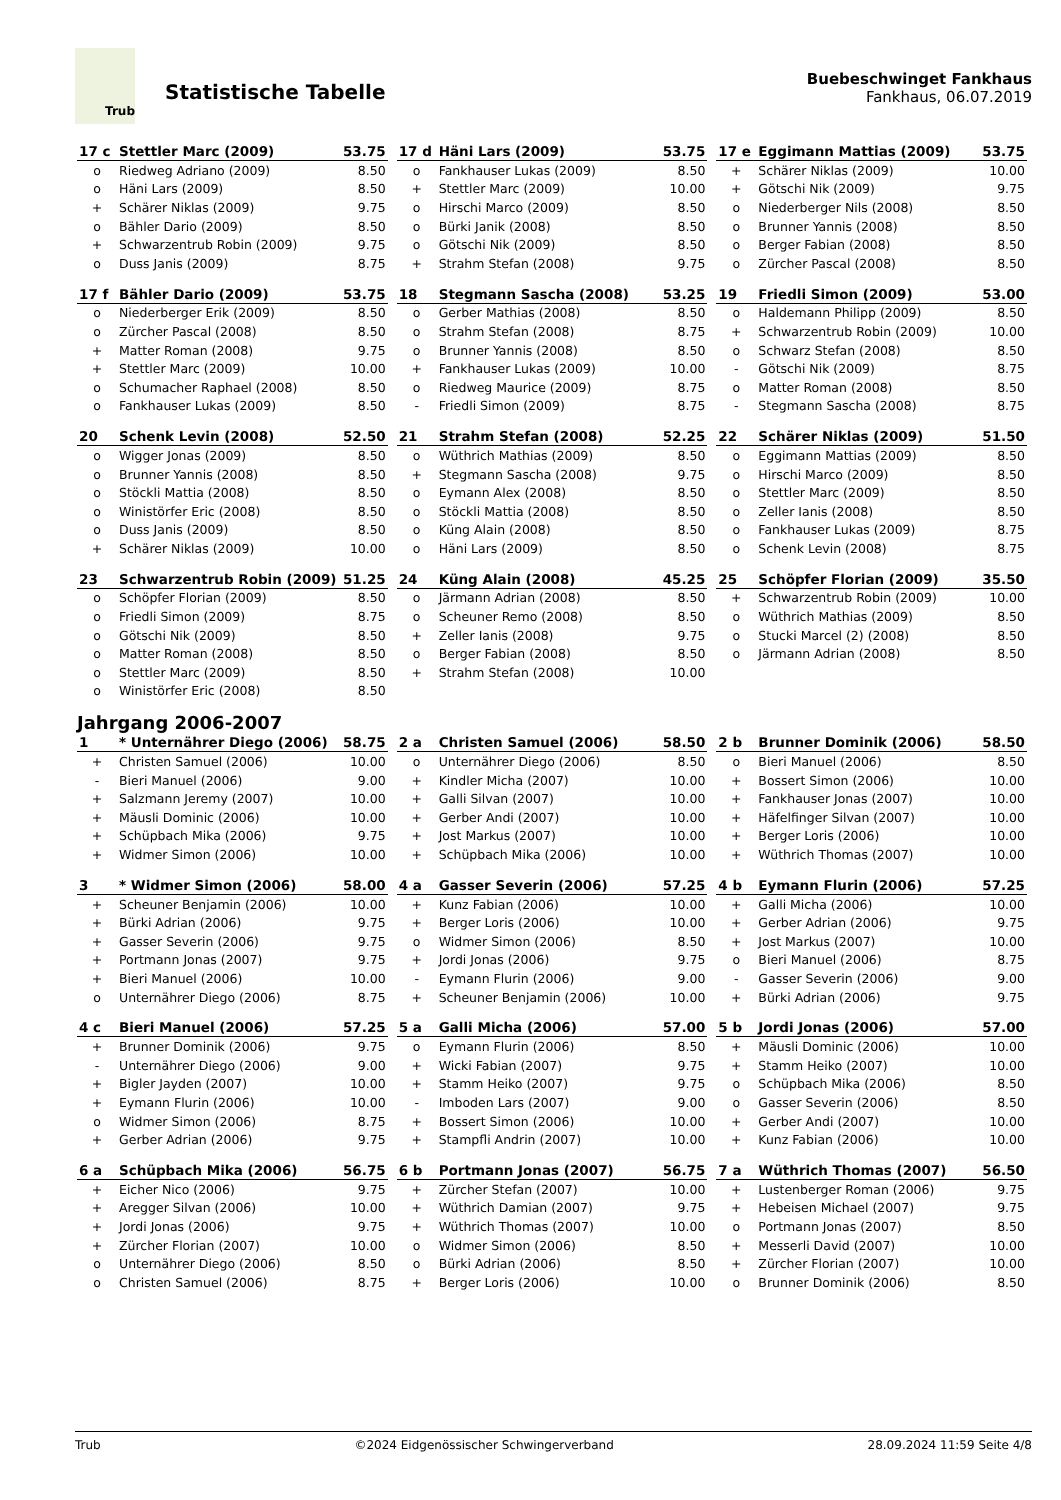Trub
Statistische Tabelle
Buebeschwinget Fankhaus
Fankhaus, 06.07.2019
| 17 c | Stettler Marc (2009) | 53.75 |
| --- | --- | --- |
| o | Riedweg Adriano (2009) | 8.50 |
| o | Häni Lars (2009) | 8.50 |
| + | Schärer Niklas (2009) | 9.75 |
| o | Bähler Dario (2009) | 8.50 |
| + | Schwarzentrub Robin (2009) | 9.75 |
| o | Duss Janis (2009) | 8.75 |
| 17 d | Häni Lars (2009) | 53.75 |
| --- | --- | --- |
| o | Fankhauser Lukas (2009) | 8.50 |
| + | Stettler Marc (2009) | 10.00 |
| o | Hirschi Marco (2009) | 8.50 |
| o | Bürki Janik (2008) | 8.50 |
| o | Götschi Nik (2009) | 8.50 |
| + | Strahm Stefan (2008) | 9.75 |
| 17 e | Eggimann Mattias (2009) | 53.75 |
| --- | --- | --- |
| + | Schärer Niklas (2009) | 10.00 |
| + | Götschi Nik (2009) | 9.75 |
| o | Niederberger Nils (2008) | 8.50 |
| o | Brunner Yannis (2008) | 8.50 |
| o | Berger Fabian (2008) | 8.50 |
| o | Zürcher Pascal (2008) | 8.50 |
| 17 f | Bähler Dario (2009) | 53.75 |
| --- | --- | --- |
| o | Niederberger Erik (2009) | 8.50 |
| o | Zürcher Pascal (2008) | 8.50 |
| + | Matter Roman (2008) | 9.75 |
| + | Stettler Marc (2009) | 10.00 |
| o | Schumacher Raphael (2008) | 8.50 |
| o | Fankhauser Lukas (2009) | 8.50 |
| 18 | Stegmann Sascha (2008) | 53.25 |
| --- | --- | --- |
| o | Gerber Mathias (2008) | 8.50 |
| o | Strahm Stefan (2008) | 8.75 |
| o | Brunner Yannis (2008) | 8.50 |
| + | Fankhauser Lukas (2009) | 10.00 |
| o | Riedweg Maurice (2009) | 8.75 |
| - | Friedli Simon (2009) | 8.75 |
| 19 | Friedli Simon (2009) | 53.00 |
| --- | --- | --- |
| o | Haldemann Philipp (2009) | 8.50 |
| + | Schwarzentrub Robin (2009) | 10.00 |
| o | Schwarz Stefan (2008) | 8.50 |
| - | Götschi Nik (2009) | 8.75 |
| o | Matter Roman (2008) | 8.50 |
| - | Stegmann Sascha (2008) | 8.75 |
| 20 | Schenk Levin (2008) | 52.50 |
| --- | --- | --- |
| o | Wigger Jonas (2009) | 8.50 |
| o | Brunner Yannis (2008) | 8.50 |
| o | Stöckli Mattia (2008) | 8.50 |
| o | Winistörfer Eric (2008) | 8.50 |
| o | Duss Janis (2009) | 8.50 |
| + | Schärer Niklas (2009) | 10.00 |
| 21 | Strahm Stefan (2008) | 52.25 |
| --- | --- | --- |
| o | Wüthrich Mathias (2009) | 8.50 |
| + | Stegmann Sascha (2008) | 9.75 |
| o | Eymann Alex (2008) | 8.50 |
| o | Stöckli Mattia (2008) | 8.50 |
| o | Küng Alain (2008) | 8.50 |
| o | Häni Lars (2009) | 8.50 |
| 22 | Schärer Niklas (2009) | 51.50 |
| --- | --- | --- |
| o | Eggimann Mattias (2009) | 8.50 |
| o | Hirschi Marco (2009) | 8.50 |
| o | Stettler Marc (2009) | 8.50 |
| o | Zeller Ianis (2008) | 8.50 |
| o | Fankhauser Lukas (2009) | 8.75 |
| o | Schenk Levin (2008) | 8.75 |
| 23 | Schwarzentrub Robin (2009) | 51.25 |
| --- | --- | --- |
| o | Schöpfer Florian (2009) | 8.50 |
| o | Friedli Simon (2009) | 8.75 |
| o | Götschi Nik (2009) | 8.50 |
| o | Matter Roman (2008) | 8.50 |
| o | Stettler Marc (2009) | 8.50 |
| o | Winistörfer Eric (2008) | 8.50 |
| 24 | Küng Alain (2008) | 45.25 |
| --- | --- | --- |
| o | Järmann Adrian (2008) | 8.50 |
| o | Scheuner Remo (2008) | 8.50 |
| + | Zeller Ianis (2008) | 9.75 |
| o | Berger Fabian (2008) | 8.50 |
| + | Strahm Stefan (2008) | 10.00 |
| 25 | Schöpfer Florian (2009) | 35.50 |
| --- | --- | --- |
| + | Schwarzentrub Robin (2009) | 10.00 |
| o | Wüthrich Mathias (2009) | 8.50 |
| o | Stucki Marcel (2) (2008) | 8.50 |
| o | Järmann Adrian (2008) | 8.50 |
Jahrgang 2006-2007
| 1 | * Unternährer Diego (2006) | 58.75 |
| --- | --- | --- |
| + | Christen Samuel (2006) | 10.00 |
| - | Bieri Manuel (2006) | 9.00 |
| + | Salzmann Jeremy (2007) | 10.00 |
| + | Mäusli Dominic (2006) | 10.00 |
| + | Schüpbach Mika (2006) | 9.75 |
| + | Widmer Simon (2006) | 10.00 |
| 2 a | Christen Samuel (2006) | 58.50 |
| --- | --- | --- |
| o | Unternährer Diego (2006) | 8.50 |
| + | Kindler Micha (2007) | 10.00 |
| + | Galli Silvan (2007) | 10.00 |
| + | Gerber Andi (2007) | 10.00 |
| + | Jost Markus (2007) | 10.00 |
| + | Schüpbach Mika (2006) | 10.00 |
| 2 b | Brunner Dominik (2006) | 58.50 |
| --- | --- | --- |
| o | Bieri Manuel (2006) | 8.50 |
| + | Bossert Simon (2006) | 10.00 |
| + | Fankhauser Jonas (2007) | 10.00 |
| + | Häfelfinger Silvan (2007) | 10.00 |
| + | Berger Loris (2006) | 10.00 |
| + | Wüthrich Thomas (2007) | 10.00 |
| 3 | * Widmer Simon (2006) | 58.00 |
| --- | --- | --- |
| + | Scheuner Benjamin (2006) | 10.00 |
| + | Bürki Adrian (2006) | 9.75 |
| + | Gasser Severin (2006) | 9.75 |
| + | Portmann Jonas (2007) | 9.75 |
| + | Bieri Manuel (2006) | 10.00 |
| o | Unternährer Diego (2006) | 8.75 |
| 4 a | Gasser Severin (2006) | 57.25 |
| --- | --- | --- |
| + | Kunz Fabian (2006) | 10.00 |
| + | Berger Loris (2006) | 10.00 |
| o | Widmer Simon (2006) | 8.50 |
| + | Jordi Jonas (2006) | 9.75 |
| - | Eymann Flurin (2006) | 9.00 |
| + | Scheuner Benjamin (2006) | 10.00 |
| 4 b | Eymann Flurin (2006) | 57.25 |
| --- | --- | --- |
| + | Galli Micha (2006) | 10.00 |
| + | Gerber Adrian (2006) | 9.75 |
| + | Jost Markus (2007) | 10.00 |
| o | Bieri Manuel (2006) | 8.75 |
| - | Gasser Severin (2006) | 9.00 |
| + | Bürki Adrian (2006) | 9.75 |
| 4 c | Bieri Manuel (2006) | 57.25 |
| --- | --- | --- |
| + | Brunner Dominik (2006) | 9.75 |
| - | Unternährer Diego (2006) | 9.00 |
| + | Bigler Jayden (2007) | 10.00 |
| + | Eymann Flurin (2006) | 10.00 |
| o | Widmer Simon (2006) | 8.75 |
| + | Gerber Adrian (2006) | 9.75 |
| 5 a | Galli Micha (2006) | 57.00 |
| --- | --- | --- |
| o | Eymann Flurin (2006) | 8.50 |
| + | Wicki Fabian (2007) | 9.75 |
| + | Stamm Heiko (2007) | 9.75 |
| - | Imboden Lars (2007) | 9.00 |
| + | Bossert Simon (2006) | 10.00 |
| + | Stampfli Andrin (2007) | 10.00 |
| 5 b | Jordi Jonas (2006) | 57.00 |
| --- | --- | --- |
| + | Mäusli Dominic (2006) | 10.00 |
| + | Stamm Heiko (2007) | 10.00 |
| o | Schüpbach Mika (2006) | 8.50 |
| o | Gasser Severin (2006) | 8.50 |
| + | Gerber Andi (2007) | 10.00 |
| + | Kunz Fabian (2006) | 10.00 |
| 6 a | Schüpbach Mika (2006) | 56.75 |
| --- | --- | --- |
| + | Eicher Nico (2006) | 9.75 |
| + | Aregger Silvan (2006) | 10.00 |
| + | Jordi Jonas (2006) | 9.75 |
| + | Zürcher Florian (2007) | 10.00 |
| o | Unternährer Diego (2006) | 8.50 |
| o | Christen Samuel (2006) | 8.75 |
| 6 b | Portmann Jonas (2007) | 56.75 |
| --- | --- | --- |
| + | Zürcher Stefan (2007) | 10.00 |
| + | Wüthrich Damian (2007) | 9.75 |
| + | Wüthrich Thomas (2007) | 10.00 |
| o | Widmer Simon (2006) | 8.50 |
| o | Bürki Adrian (2006) | 8.50 |
| + | Berger Loris (2006) | 10.00 |
| 7 a | Wüthrich Thomas (2007) | 56.50 |
| --- | --- | --- |
| + | Lustenberger Roman (2006) | 9.75 |
| + | Hebeisen Michael (2007) | 9.75 |
| o | Portmann Jonas (2007) | 8.50 |
| + | Messerli David (2007) | 10.00 |
| + | Zürcher Florian (2007) | 10.00 |
| o | Brunner Dominik (2006) | 8.50 |
Trub ©2024 Eidgenössischer Schwingerverband 28.09.2024 11:59 Seite 4/8